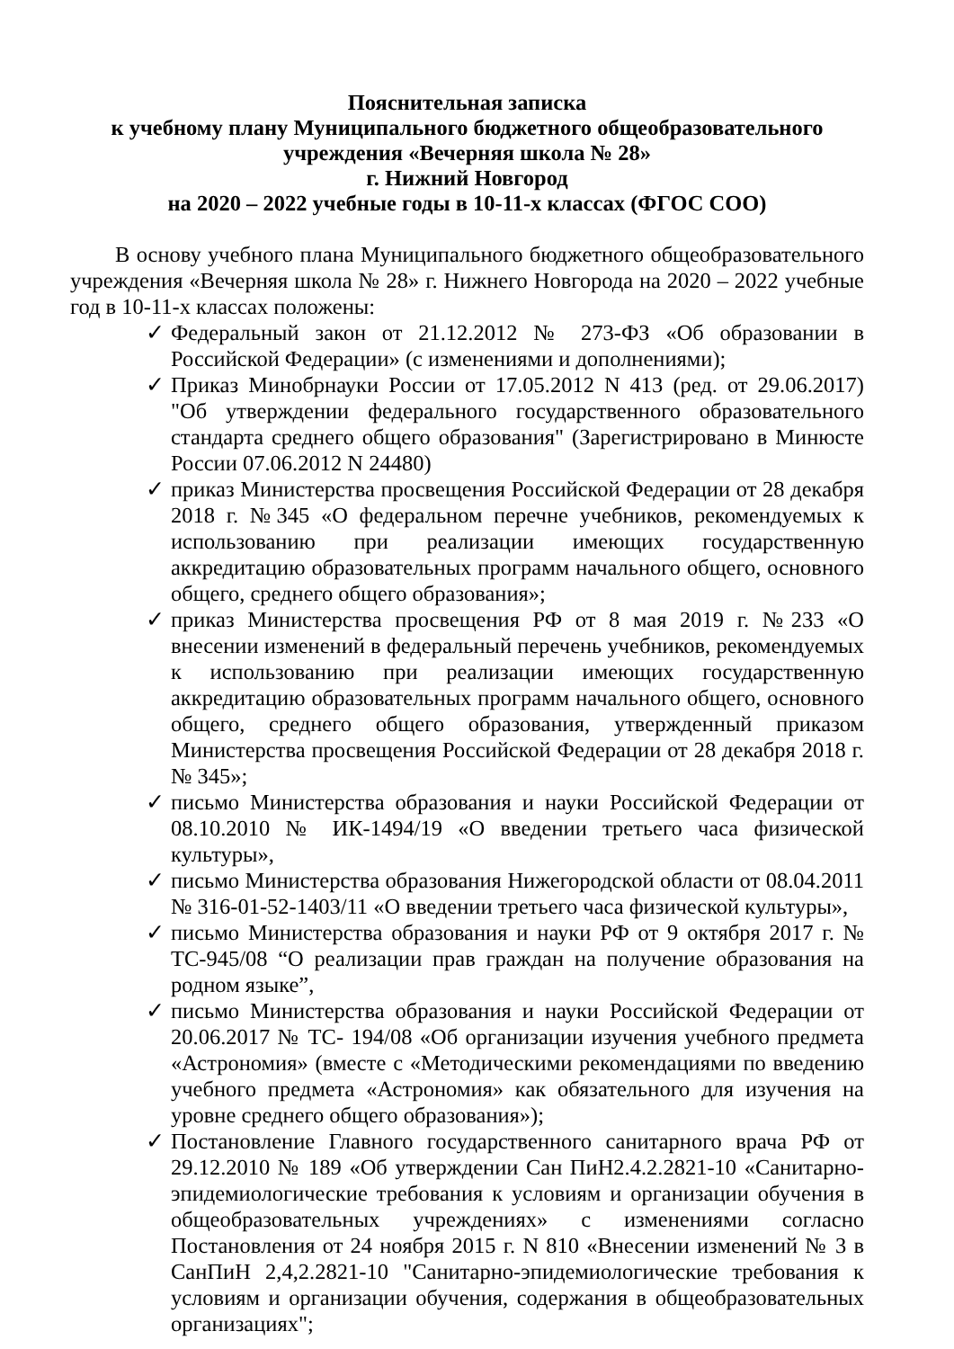Пояснительная записка
к учебному плану Муниципального бюджетного общеобразовательного
учреждения «Вечерняя школа № 28»
г. Нижний Новгород
на 2020 – 2022 учебные годы в 10-11-х классах (ФГОС СОО)
В основу учебного плана Муниципального бюджетного общеобразовательного учреждения «Вечерняя школа № 28» г. Нижнего Новгорода на 2020 – 2022 учебные год в 10-11-х классах положены:
✓ Федеральный закон от 21.12.2012 № 273-ФЗ «Об образовании в Российской Федерации» (с изменениями и дополнениями);
✓ Приказ Минобрнауки России от 17.05.2012 N 413 (ред. от 29.06.2017) "Об утверждении федерального государственного образовательного стандарта среднего общего образования" (Зарегистрировано в Минюсте России 07.06.2012 N 24480)
✓ приказ Министерства просвещения Российской Федерации от 28 декабря 2018 г. №345 «О федеральном перечне учебников, рекомендуемых к использованию при реализации имеющих государственную аккредитацию образовательных программ начального общего, основного общего, среднего общего образования»;
✓ приказ Министерства просвещения РФ от 8 мая 2019 г. №233 «О внесении изменений в федеральный перечень учебников, рекомендуемых к использованию при реализации имеющих государственную аккредитацию образовательных программ начального общего, основного общего, среднего общего образования, утвержденный приказом Министерства просвещения Российской Федерации от 28 декабря 2018 г. № 345»;
✓ письмо Министерства образования и науки Российской Федерации от 08.10.2010 № ИК-1494/19 «О введении третьего часа физической культуры»,
✓ письмо Министерства образования Нижегородской области от 08.04.2011 № 316-01-52-1403/11 «О введении третьего часа физической культуры»,
✓ письмо Министерства образования и науки РФ от 9 октября 2017 г. № ТС-945/08 “О реализации прав граждан на получение образования на родном языке”,
✓ письмо Министерства образования и науки Российской Федерации от 20.06.2017 № ТС- 194/08 «Об организации изучения учебного предмета «Астрономия» (вместе с «Методическими рекомендациями по введению учебного предмета «Астрономия» как обязательного для изучения на уровне среднего общего образования»);
✓ Постановление Главного государственного санитарного врача РФ от 29.12.2010 № 189 «Об утверждении Сан ПиН2.4.2.2821-10 «Санитарно-эпидемиологические требования к условиям и организации обучения в общеобразовательных учреждениях» с изменениями согласно Постановления от 24 ноября 2015 г. N 810 «Внесении изменений № 3 в СанПиН 2,4,2.2821-10 "Санитарно-эпидемиологические требования к условиям и организации обучения, содержания в общеобразовательных организациях";